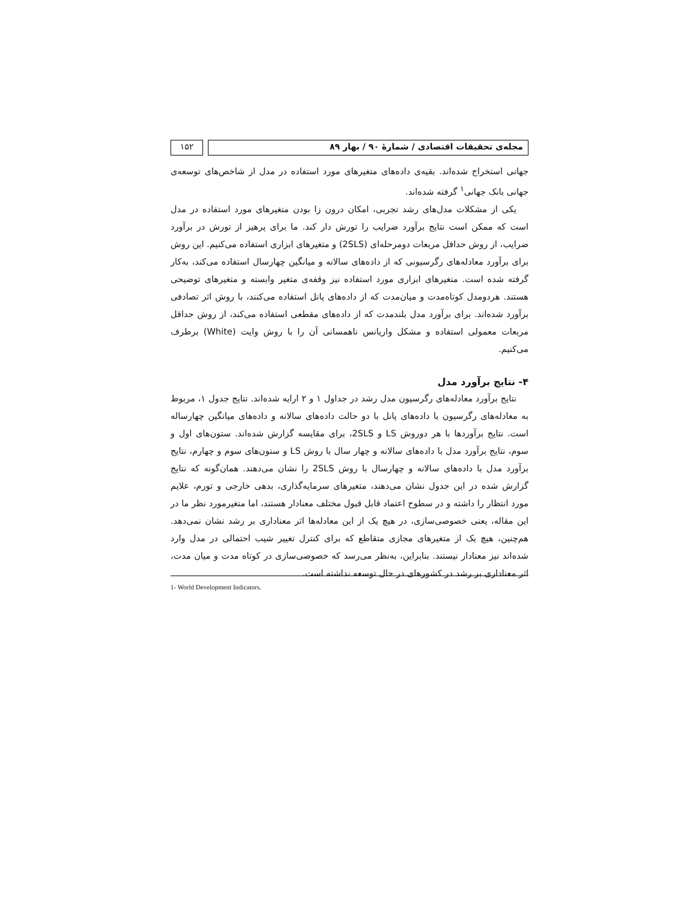مجله‌ی تحقیقات اقتصادی / شمارهٔ ۹۰ / بهار ۸۹
۱۵۲
جهانی استخراج شده‌اند. بقیه‌ی داده‌های متغیرهای مورد استفاده در مدل از شاخص‌های توسعه‌ی جهانی بانک جهانی<sup>۱</sup> گرفته شده‌اند.
یکی از مشکلات مدل‌های رشد تجربی، امکان درون زا بودن متغیرهای مورد استفاده در مدل است که ممکن است نتایج برآورد ضرایب را تورش دار کند. ما برای پرهیز از تورش در برآورد ضرایب، از روش حداقل مربعات دومرحله‌ای (2SLS) و متغیرهای ابزاری استفاده می‌کنیم. این روش برای برآورد معادله‌های رگرسیونی که از داده‌های سالانه و میانگین چهارسال استفاده می‌کند، به‌کار گرفته شده است. متغیرهای ابزاری مورد استفاده نیز وقفه‌ی متغیر وابسته و متغیرهای توضیحی هستند. هردومدل کوتاه‌مدت و میان‌مدت که از داده‌های پانل استفاده می‌کنند، با روش اثر تصادفی برآورد شده‌اند. برای برآورد مدل بلندمدت که از داده‌های مقطعی استفاده می‌کند، از روش حداقل مربعات معمولی استفاده و مشکل واریانس ناهمسانی آن را با روش وایت (White) برطرف می‌کنیم.
۴- نتایج برآورد مدل
نتایج برآورد معادله‌های رگرسیون مدل رشد در جداول ۱ و ۲ ارایه شده‌اند. نتایج جدول ۱، مربوط به معادله‌های رگرسیون با داده‌های پانل با دو حالت داده‌های سالانه و داده‌های میانگین چهارساله است. نتایج برآوردها با هر دوروش LS و 2SLS، برای مقایسه گزارش شده‌اند. ستون‌های اول و سوم، نتایج برآورد مدل با داده‌های سالانه و چهار سال با روش LS و ستون‌های سوم و چهارم، نتایج برآورد مدل با داده‌های سالانه و چهارسال با روش 2SLS را نشان می‌دهند. همان‌گونه که نتایج گزارش شده در این جدول نشان می‌دهند، متغیرهای سرمایه‌گذاری، بدهی خارجی و تورم، علایم مورد انتظار را داشته و در سطوح اعتماد قابل قبول مختلف معنادار هستند، اما متغیرمورد نظر ما در این مقاله، یعنی خصوصی‌سازی، در هیچ یک از این معادله‌ها اثر معناداری بر رشد نشان نمی‌دهد. هم‌چنین، هیچ یک از متغیرهای مجازی متقاطع که برای کنترل تغییر شیب احتمالی در مدل وارد شده‌اند نیز معنادار نیستند. بنابراین، به‌نظر می‌رسد که خصوصی‌سازی در کوتاه مدت و میان مدت، اثر معناداری بر رشد در کشورهای در حال توسعه نداشته است.
1- World Development Indicators.